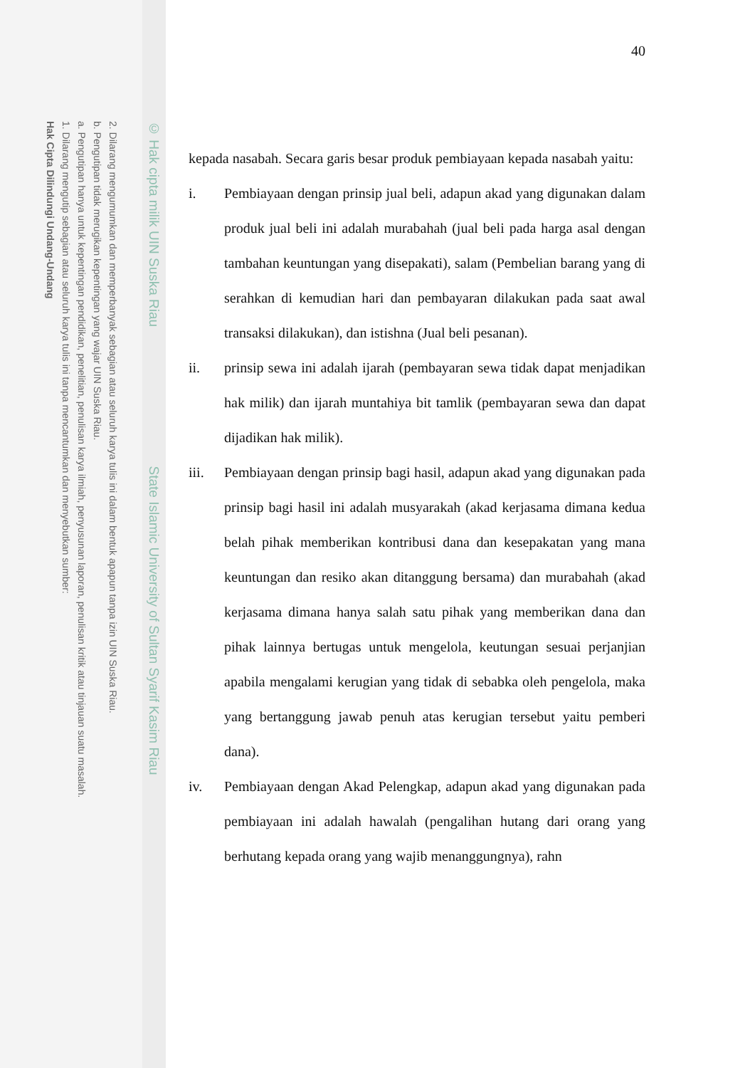2. Dilarang mengumumkan dan memperbanyak sebagian atau seluruh karya tulis ini dalam bentuk apapun tanpa izin UIN Suska Riau.
b. Pengutipan tidak merugikan kepentingan yang wajar UIN Suska Riau.
a. Pengutipan hanya untuk kepentingan pendidikan, penelitian, penulisan karya ilmiah, penyusunan laporan, penulisan kritik atau tinjauan suatu masalah.
1. Dilarang mengutip sebagian atau seluruh karya tulis ini tanpa mencantumkan dan menyebutkan sumber:
Hak Cipta Dilindungi Undang-Undang
© Hak cipta milik UIN Suska Riau State Islamic University of Sultan Syarif Kasim Riau
40
kepada nasabah. Secara garis besar produk pembiayaan kepada nasabah yaitu:
i. Pembiayaan dengan prinsip jual beli, adapun akad yang digunakan dalam produk jual beli ini adalah murabahah (jual beli pada harga asal dengan tambahan keuntungan yang disepakati), salam (Pembelian barang yang di serahkan di kemudian hari dan pembayaran dilakukan pada saat awal transaksi dilakukan), dan istishna (Jual beli pesanan).
ii. prinsip sewa ini adalah ijarah (pembayaran sewa tidak dapat menjadikan hak milik) dan ijarah muntahiya bit tamlik (pembayaran sewa dan dapat dijadikan hak milik).
iii. Pembiayaan dengan prinsip bagi hasil, adapun akad yang digunakan pada prinsip bagi hasil ini adalah musyarakah (akad kerjasama dimana kedua belah pihak memberikan kontribusi dana dan kesepakatan yang mana keuntungan dan resiko akan ditanggung bersama) dan murabahah (akad kerjasama dimana hanya salah satu pihak yang memberikan dana dan pihak lainnya bertugas untuk mengelola, keutungan sesuai perjanjian apabila mengalami kerugian yang tidak di sebabka oleh pengelola, maka yang bertanggung jawab penuh atas kerugian tersebut yaitu pemberi dana).
iv. Pembiayaan dengan Akad Pelengkap, adapun akad yang digunakan pada pembiayaan ini adalah hawalah (pengalihan hutang dari orang yang berhutang kepada orang yang wajib menanggungnya), rahn